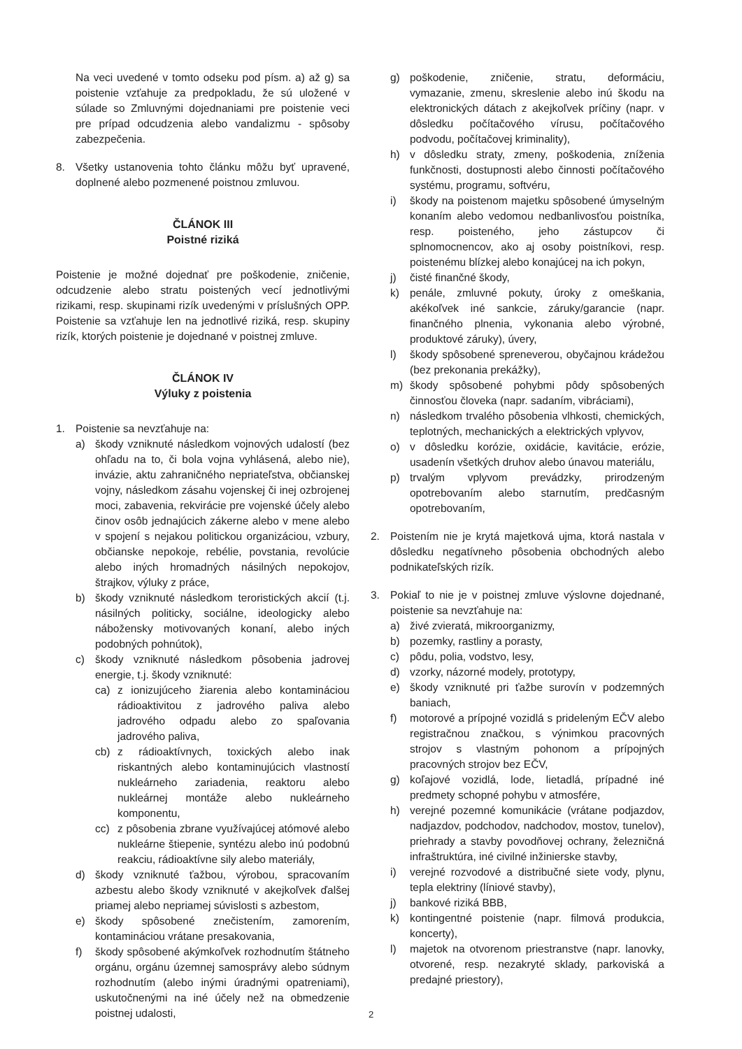Na veci uvedené v tomto odseku pod písm. a) až g) sa poistenie vzťahuje za predpokladu, že sú uložené v súlade so Zmluvnými dojednaniami pre poistenie veci pre prípad odcudzenia alebo vandalizmu - spôsoby zabezpečenia.
8. Všetky ustanovenia tohto článku môžu byť upravené, doplnené alebo pozmenené poistnou zmluvou.
ČLÁNOK III
Poistné riziká
Poistenie je možné dojednať pre poškodenie, zničenie, odcudzenie alebo stratu poistených vecí jednotlivými rizikami, resp. skupinami rizík uvedenými v príslušných OPP. Poistenie sa vzťahuje len na jednotlivé riziká, resp. skupiny rizík, ktorých poistenie je dojednané v poistnej zmluve.
ČLÁNOK IV
Výluky z poistenia
1. Poistenie sa nevzťahuje na:
a) škody vzniknuté následkom vojnových udalostí (bez ohľadu na to, či bola vojna vyhlásená, alebo nie), invázie, aktu zahraničného nepriateľstva, občianskej vojny, následkom zásahu vojenskej či inej ozbrojenej moci, zabavenia, rekvirácie pre vojenské účely alebo činov osôb jednajúcich zákerne alebo v mene alebo v spojení s nejakou politickou organizáciou, vzbury, občianske nepokoje, rebélie, povstania, revolúcie alebo iných hromadných násilných nepokojov, štrajkov, výluky z práce,
b) škody vzniknuté následkom teroristických akcií (t.j. násilných politicky, sociálne, ideologicky alebo nábožensky motivovaných konaní, alebo iných podobných pohnútok),
c) škody vzniknuté následkom pôsobenia jadrovej energie, t.j. škody vzniknuté:
ca) z ionizujúceho žiarenia alebo kontamináciou rádioaktivitou z jadrového paliva alebo jadrového odpadu alebo zo spaľovania jadrového paliva,
cb) z rádioaktívnych, toxických alebo inak riskantných alebo kontaminujúcich vlastností nukleárneho zariadenia, reaktoru alebo nukleárnej montáže alebo nukleárneho komponentu,
cc) z pôsobenia zbrane využívajúcej atómové alebo nukleárne štiepenie, syntézu alebo inú podobnú reakciu, rádioaktívne sily alebo materiály,
d) škody vzniknuté ťažbou, výrobou, spracovaním azbestu alebo škody vzniknuté v akejkoľvek ďalšej priamej alebo nepriamej súvislosti s azbestom,
e) škody spôsobené znečistením, zamorením, kontamináciou vrátane presakovania,
f) škody spôsobené akýmkoľvek rozhodnutím štátneho orgánu, orgánu územnej samosprávy alebo súdnym rozhodnutím (alebo inými úradnými opatreniami), uskutočnenými na iné účely než na obmedzenie poistnej udalosti,
g) poškodenie, zničenie, stratu, deformáciu, vymazanie, zmenu, skreslenie alebo inú škodu na elektronických dátach z akejkoľvek príčiny (napr. v dôsledku počítačového vírusu, počítačového podvodu, počítačovej kriminality),
h) v dôsledku straty, zmeny, poškodenia, zníženia funkčnosti, dostupnosti alebo činnosti počítačového systému, programu, softvéru,
i) škody na poistenom majetku spôsobené úmyselným konaním alebo vedomou nedbanlivosťou poistníka, resp. poisteného, jeho zástupcov či splnomocnencov, ako aj osoby poistníkovi, resp. poistenému blízkej alebo konajúcej na ich pokyn,
j) čisté finančné škody,
k) penále, zmluvné pokuty, úroky z omeškania, akékoľvek iné sankcie, záruky/garancie (napr. finančného plnenia, vykonania alebo výrobné, produktové záruky), úvery,
l) škody spôsobené spreneverou, obyčajnou krádežou (bez prekonania prekážky),
m) škody spôsobené pohybmi pôdy spôsobených činnosťou človeka (napr. sadaním, vibráciami),
n) následkom trvalého pôsobenia vlhkosti, chemických, teplotných, mechanických a elektrických vplyvov,
o) v dôsledku korózie, oxidácie, kavitácie, erózie, usadenín všetkých druhov alebo únavou materiálu,
p) trvalým vplyvom prevádzky, prirodzeným opotrebovaním alebo starnutím, predčasným opotrebovaním,
2. Poistením nie je krytá majetková ujma, ktorá nastala v dôsledku negatívneho pôsobenia obchodných alebo podnikateľských rizík.
3. Pokiaľ to nie je v poistnej zmluve výslovne dojednané, poistenie sa nevzťahuje na:
a) živé zvieratá, mikroorganizmy,
b) pozemky, rastliny a porasty,
c) pôdu, polia, vodstvo, lesy,
d) vzorky, názorné modely, prototypy,
e) škody vzniknuté pri ťažbe surovín v podzemných baniach,
f) motorové a prípojné vozidlá s prideleným EČV alebo registračnou značkou, s výnimkou pracovných strojov s vlastným pohonom a prípojných pracovných strojov bez EČV,
g) koľajové vozidlá, lode, lietadlá, prípadné iné predmety schopné pohybu v atmosfére,
h) verejné pozemné komunikácie (vrátane podjazdov, nadjazdov, podchodov, nadchodov, mostov, tunelov), priehrady a stavby povodňovej ochrany, železničná infraštruktúra, iné civilné inžinierske stavby,
i) verejné rozvodové a distribučné siete vody, plynu, tepla elektriny (líniové stavby),
j) bankové riziká BBB,
k) kontingentné poistenie (napr. filmová produkcia, koncerty),
l) majetok na otvorenom priestranstve (napr. lanovky, otvorené, resp. nezakryté sklady, parkoviská a predajné priestory),
2